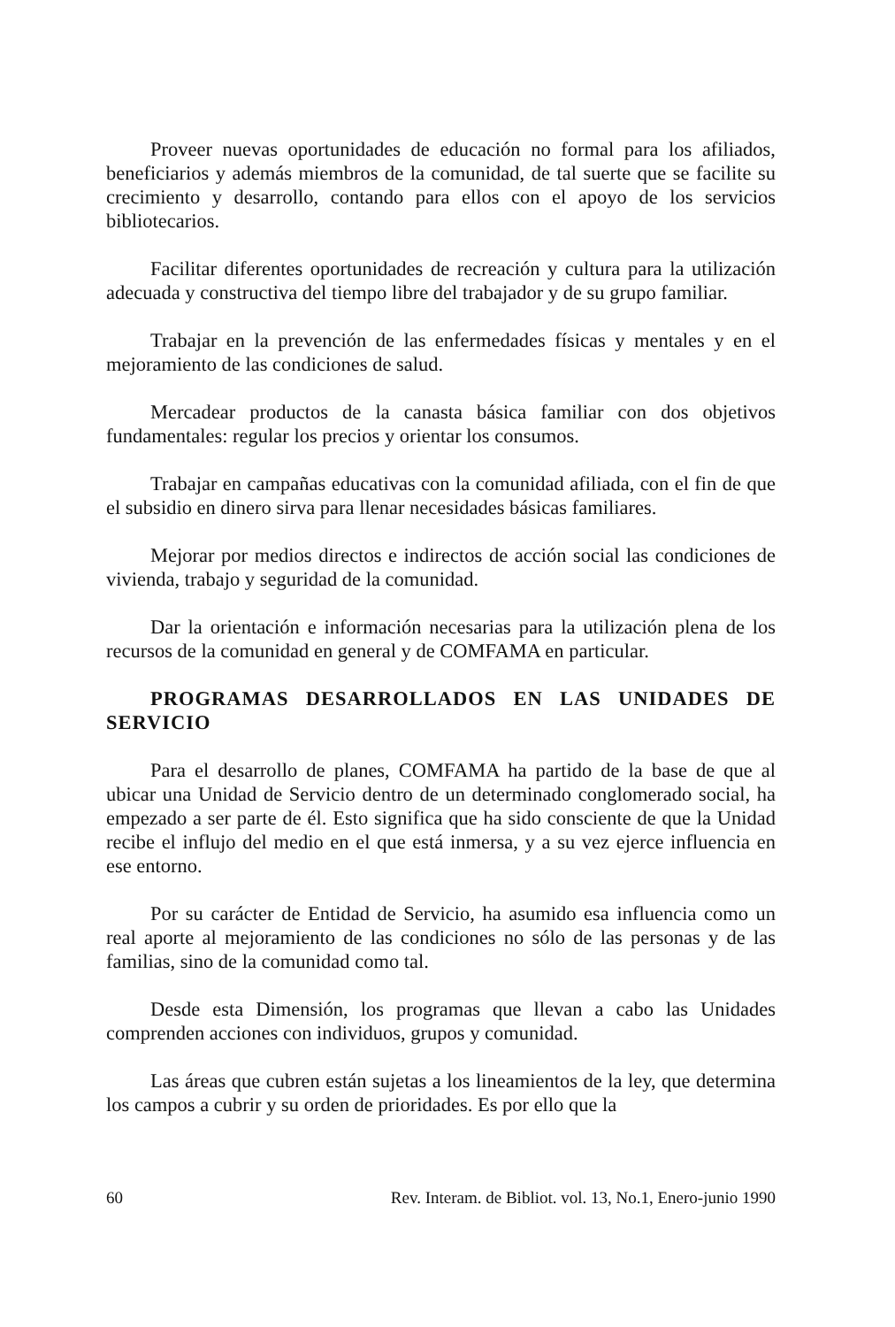Proveer nuevas oportunidades de educación no formal para los afiliados, beneficiarios y además miembros de la comunidad, de tal suerte que se facilite su crecimiento y desarrollo, contando para ellos con el apoyo de los servicios bibliotecarios.
Facilitar diferentes oportunidades de recreación y cultura para la utilización adecuada y constructiva del tiempo libre del trabajador y de su grupo familiar.
Trabajar en la prevención de las enfermedades físicas y mentales y en el mejoramiento de las condiciones de salud.
Mercadear productos de la canasta básica familiar con dos objetivos fundamentales: regular los precios y orientar los consumos.
Trabajar en campañas educativas con la comunidad afiliada, con el fin de que el subsidio en dinero sirva para llenar necesidades básicas familiares.
Mejorar por medios directos e indirectos de acción social las condiciones de vivienda, trabajo y seguridad de la comunidad.
Dar la orientación e información necesarias para la utilización plena de los recursos de la comunidad en general y de COMFAMA en particular.
PROGRAMAS DESARROLLADOS EN LAS UNIDADES DE SERVICIO
Para el desarrollo de planes, COMFAMA ha partido de la base de que al ubicar una Unidad de Servicio dentro de un determinado conglomerado social, ha empezado a ser parte de él. Esto significa que ha sido consciente de que la Unidad recibe el influjo del medio en el que está inmersa, y a su vez ejerce influencia en ese entorno.
Por su carácter de Entidad de Servicio, ha asumido esa influencia como un real aporte al mejoramiento de las condiciones no sólo de las personas y de las familias, sino de la comunidad como tal.
Desde esta Dimensión, los programas que llevan a cabo las Unidades comprenden acciones con individuos, grupos y comunidad.
Las áreas que cubren están sujetas a los lineamientos de la ley, que determina los campos a cubrir y su orden de prioridades. Es por ello que la
60 Rev. Interam. de Bibliot. vol. 13, No.1, Enero-junio 1990